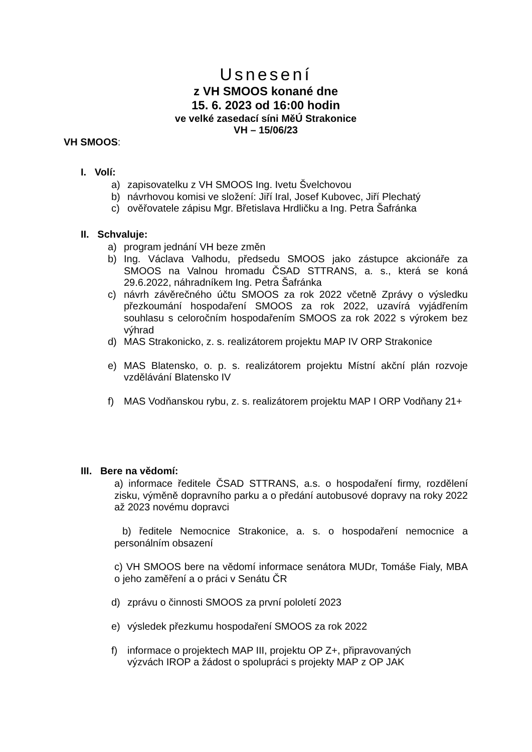Usnesení
z VH SMOOS konané dne
15. 6. 2023 od 16:00 hodin
ve velké zasedací síni MěÚ Strakonice
VH – 15/06/23
VH SMOOS:
I. Volí:
a) zapisovatelku z VH SMOOS Ing. Ivetu Švelchovou
b) návrhovou komisi ve složení: Jiří Iral, Josef Kubovec, Jiří Plechatý
c) ověřovatele zápisu Mgr. Břetislava Hrdličku a Ing. Petra Šafránka
II. Schvaluje:
a) program jednání VH beze změn
b) Ing. Václava Valhodu, předsedu SMOOS jako zástupce akcionáře za SMOOS na Valnou hromadu ČSAD STTRANS, a. s., která se koná 29.6.2022, náhradníkem Ing. Petra Šafránka
c) návrh závěrečného účtu SMOOS za rok 2022 včetně Zprávy o výsledku přezkoumání hospodaření SMOOS za rok 2022, uzavírá vyjádřením souhlasu s celoročním hospodařením SMOOS za rok 2022 s výrokem bez výhrad
d) MAS Strakonicko, z. s. realizátorem projektu MAP IV ORP Strakonice
e) MAS Blatensko, o. p. s. realizátorem projektu Místní akční plán rozvoje vzdělávání Blatensko IV
f) MAS Vodňanskou rybu, z. s. realizátorem projektu MAP I ORP Vodňany 21+
III. Bere na vědomí:
a) informace ředitele ČSAD STTRANS, a.s. o hospodaření firmy, rozdělení zisku, výměně dopravního parku a o předání autobusové dopravy na roky 2022 až 2023 novému dopravci
b) ředitele Nemocnice Strakonice, a. s. o hospodaření nemocnice a personálním obsazení
c) VH SMOOS bere na vědomí informace senátora MUDr, Tomáše Fialy, MBA o jeho zaměření a o práci v Senátu ČR
d) zprávu o činnosti SMOOS za první pololetí 2023
e) výsledek přezkumu hospodaření SMOOS za rok 2022
f) informace o projektech MAP III, projektu OP Z+, připravovaných
výzvách IROP a žádost o spolupráci s projekty MAP z OP JAK